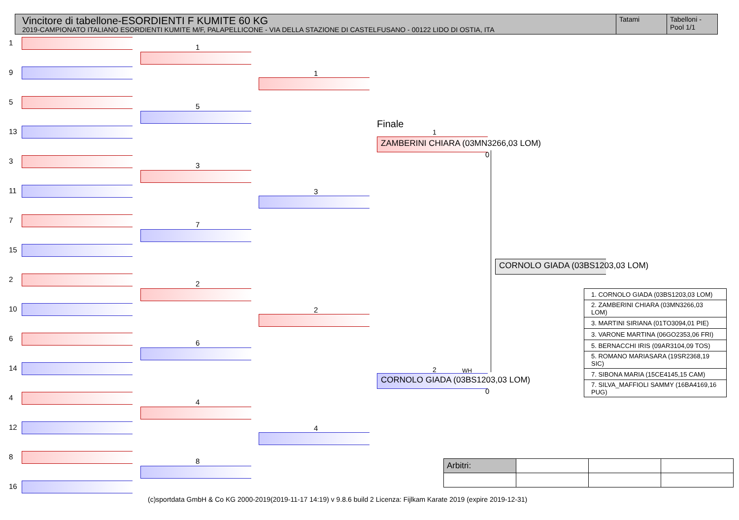Vincitore di tabellone-ESORDIENTI F KUMITE 60 KG
2019-CAMPIONATO ITALIANO ESORDIENTI KUMITE M/F, PALAPELLICONE - VIA DELLA STAZIONE DI CASTELFUSANO - 00122 LIDO DI OSTIA, ITA
Tatami Tabelloni - Pool 1/1
1
9
5
13
3
11
7
15
2
10
6
14
4
12
8
16
1
5
3
7
2
6
4
8
1
3
2
4
Finale
1
ZAMBERINI CHIARA (03MN3266,03 LOM)
0
2 WH
CORNOLO GIADA (03BS1203,03 LOM)
0
CORNOLO GIADA (03BS1203,03 LOM)
| 1. CORNOLO GIADA (03BS1203,03 LOM) |
| 2. ZAMBERINI CHIARA (03MN3266,03 LOM) |
| 3. MARTINI SIRIANA (01TO3094,01 PIE) |
| 3. VARONE MARTINA (06GO2353,06 FRI) |
| 5. BERNACCHI IRIS (09AR3104,09 TOS) |
| 5. ROMANO MARIASARA (19SR2368,19 SIC) |
| 7. SIBONA MARIA (15CE4145,15 CAM) |
| 7. SILVA_MAFFIOLI SAMMY (16BA4169,16 PUG) |
| Arbitri: | | | |
(c)sportdata GmbH & Co KG 2000-2019(2019-11-17 14:19) v 9.8.6 build 2 Licenza: Fijlkam Karate 2019 (expire 2019-12-31)